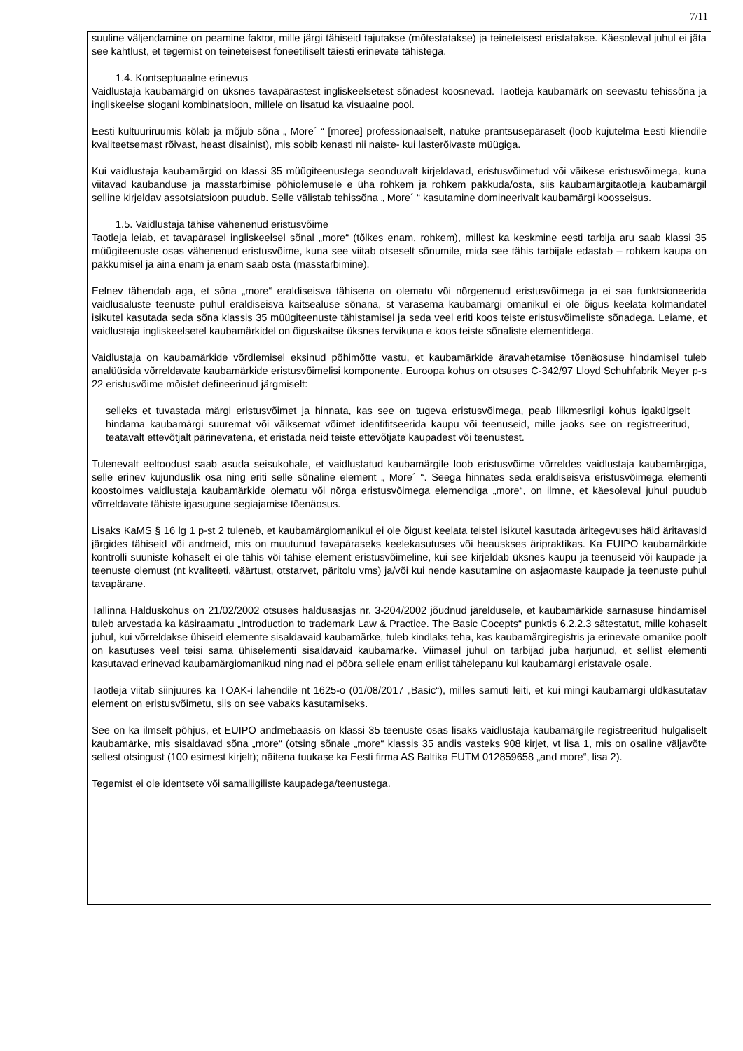7/11
suuline väljendamine on peamine faktor, mille järgi tähiseid tajutakse (mõtestatakse) ja teineteisest eristatakse. Käesoleval juhul ei jäta see kahtlust, et tegemist on teineteisest foneetiliselt täiesti erinevate tähistega.
1.4. Kontseptuaalne erinevus
Vaidlustaja kaubamärgid on üksnes tavapärastest ingliskeelsetest sõnadest koosnevad. Taotleja kaubamärk on seevastu tehissõna ja ingliskeelse slogani kombinatsioon, millele on lisatud ka visuaalne pool.
Eesti kultuuriruumis kõlab ja mõjub sõna „ More´ “ [moree] professionaalselt, natuke prantsusepäraselt (loob kujutelma Eesti kliendile kvaliteetsemast rõivast, heast disainist), mis sobib kenasti nii naiste- kui lasterõivaste müügiga.
Kui vaidlustaja kaubamärgid on klassi 35 müügiteenustega seonduvalt kirjeldavad, eristusvõimetud või väikese eristusvõimega, kuna viitavad kaubanduse ja masstarbimise põhiolemusele e üha rohkem ja rohkem pakkuda/osta, siis kaubamärgitaotleja kaubamärgil selline kirjeldav assotsiatsioon puudub. Selle välistab tehissõna „ More´ “ kasutamine domineerivalt kaubamärgi koosseisus.
1.5. Vaidlustaja tähise vähenenud eristusvõime
Taotleja leiab, et tavapärasel ingliskeelsel sõnal „more“ (tõlkes enam, rohkem), millest ka keskmine eesti tarbija aru saab klassi 35 müügiteenuste osas vähenenud eristusvõime, kuna see viitab otseselt sõnumile, mida see tähis tarbijale edastab – rohkem kaupa on pakkumisel ja aina enam ja enam saab osta (masstarbimine).
Eelnev tähendab aga, et sõna „more“ eraldiseisva tähisena on olematu või nõrgenenud eristusvõimega ja ei saa funktsioneerida vaidlusaluste teenuste puhul eraldiseisva kaitsealuse sõnana, st varasema kaubamärgi omanikul ei ole õigus keelata kolmandatel isikutel kasutada seda sõna klassis 35 müügiteenuste tähistamisel ja seda veel eriti koos teiste eristusvõimeliste sõnadega. Leiame, et vaidlustaja ingliskeelsetel kaubamärkidel on õiguskaitse üksnes tervikuna e koos teiste sõnaliste elementidega.
Vaidlustaja on kaubamärkide võrdlemisel eksinud põhimõtte vastu, et kaubamärkide äravahetamise tõenäosuse hindamisel tuleb analüüsida võrreldavate kaubamärkide eristusvõimelisi komponente. Euroopa kohus on otsuses C-342/97 Lloyd Schuhfabrik Meyer p-s 22 eristusvõime mõistet defineerinud järgmiselt:
selleks et tuvastada märgi eristusvõimet ja hinnata, kas see on tugeva eristusvõimega, peab liikmesriigi kohus igakülgselt hindama kaubamärgi suuremat või väiksemat võimet identifitseerida kaupu või teenuseid, mille jaoks see on registreeritud, teatavalt ettevõtjalt pärinevatena, et eristada neid teiste ettevõtjate kaupadest või teenustest.
Tulenevalt eeltoodust saab asuda seisukohale, et vaidlustatud kaubamärgile loob eristusvõime võrreldes vaidlustaja kaubamärgiga, selle erinev kujunduslik osa ning eriti selle sõnaline element „ More´ “. Seega hinnates seda eraldiseisva eristusvõimega elementi koostoimes vaidlustaja kaubamärkide olematu või nõrga eristusvõimega elemendiga „more“, on ilmne, et käesoleval juhul puudub võrreldavate tähiste igasugune segiajamise tõenäosus.
Lisaks KaMS § 16 lg 1 p-st 2 tuleneb, et kaubamärgiomanikul ei ole õigust keelata teistel isikutel kasutada äritegevuses häid äritavasid järgides tähiseid või andmeid, mis on muutunud tavapäraseks keelekasutuses või heauskses äripraktikas. Ka EUIPO kaubamärkide kontrolli suuniste kohaselt ei ole tähis või tähise element eristusvõimeline, kui see kirjeldab üksnes kaupu ja teenuseid või kaupade ja teenuste olemust (nt kvaliteeti, väärtust, otstarvet, päritolu vms) ja/või kui nende kasutamine on asjaomaste kaupade ja teenuste puhul tavapärane.
Tallinna Halduskohus on 21/02/2002 otsuses haldusasjas nr. 3-204/2002 jõudnud järeldusele, et kaubamärkide sarnasuse hindamisel tuleb arvestada ka käsiraamatu „Introduction to trademark Law & Practice. The Basic Cocepts“ punktis 6.2.2.3 sätestatut, mille kohaselt juhul, kui võrreldakse ühiseid elemente sisaldavaid kaubamärke, tuleb kindlaks teha, kas kaubamärgiregistris ja erinevate omanike poolt on kasutuses veel teisi sama ühiselementi sisaldavaid kaubamärke. Viimasel juhul on tarbijad juba harjunud, et sellist elementi kasutavad erinevad kaubamärgiomanikud ning nad ei pööra sellele enam erilist tähelepanu kui kaubamärgi eristavale osale.
Taotleja viitab siinjuures ka TOAK-i lahendile nt 1625-o (01/08/2017 „Basic“), milles samuti leiti, et kui mingi kaubamärgi üldkasutatav element on eristusvõimetu, siis on see vabaks kasutamiseks.
See on ka ilmselt põhjus, et EUIPO andmebaasis on klassi 35 teenuste osas lisaks vaidlustaja kaubamärgile registreeritud hulgaliselt kaubamärke, mis sisaldavad sõna „more“ (otsing sõnale „more“ klassis 35 andis vasteks 908 kirjet, vt lisa 1, mis on osaline väljavõte sellest otsingust (100 esimest kirjelt); näitena tuukase ka Eesti firma AS Baltika EUTM 012859658 „and more“, lisa 2).
Tegemist ei ole identsete või samaliigiliste kaupadega/teenustega.